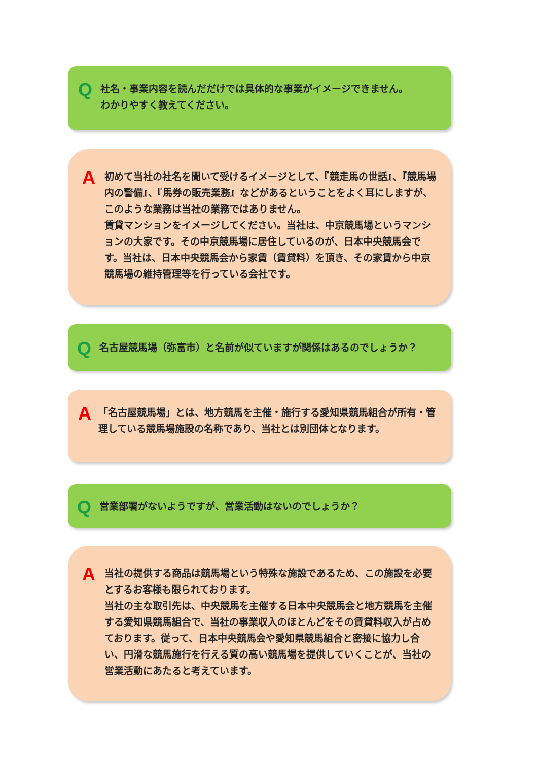Q
社名・事業内容を読んだだけでは具体的な事業がイメージできません。
わかりやすく教えてください。
A
初めて当社の社名を聞いて受けるイメージとして、『競走馬の世話』、『競馬場内の警備』、『馬券の販売業務』などがあるということをよく耳にしますが、このような業務は当社の業務ではありません。
賃貸マンションをイメージしてください。当社は、中京競馬場というマンションの大家です。その中京競馬場に居住しているのが、日本中央競馬会です。当社は、日本中央競馬会から家賃（賃貸料）を頂き、その家賃から中京競馬場の維持管理等を行っている会社です。
Q
名古屋競馬場（弥富市）と名前が似ていますが関係はあるのでしょうか？
A
「名古屋競馬場」とは、地方競馬を主催・施行する愛知県競馬組合が所有・管理している競馬場施設の名称であり、当社とは別団体となります。
Q
営業部署がないようですが、営業活動はないのでしょうか？
A
当社の提供する商品は競馬場という特殊な施設であるため、この施設を必要とするお客様も限られております。
当社の主な取引先は、中央競馬を主催する日本中央競馬会と地方競馬を主催する愛知県競馬組合で、当社の事業収入のほとんどをその賃貸料収入が占めております。従って、日本中央競馬会や愛知県競馬組合と密接に協力し合い、円滑な競馬施行を行える質の高い競馬場を提供していくことが、当社の営業活動にあたると考えています。